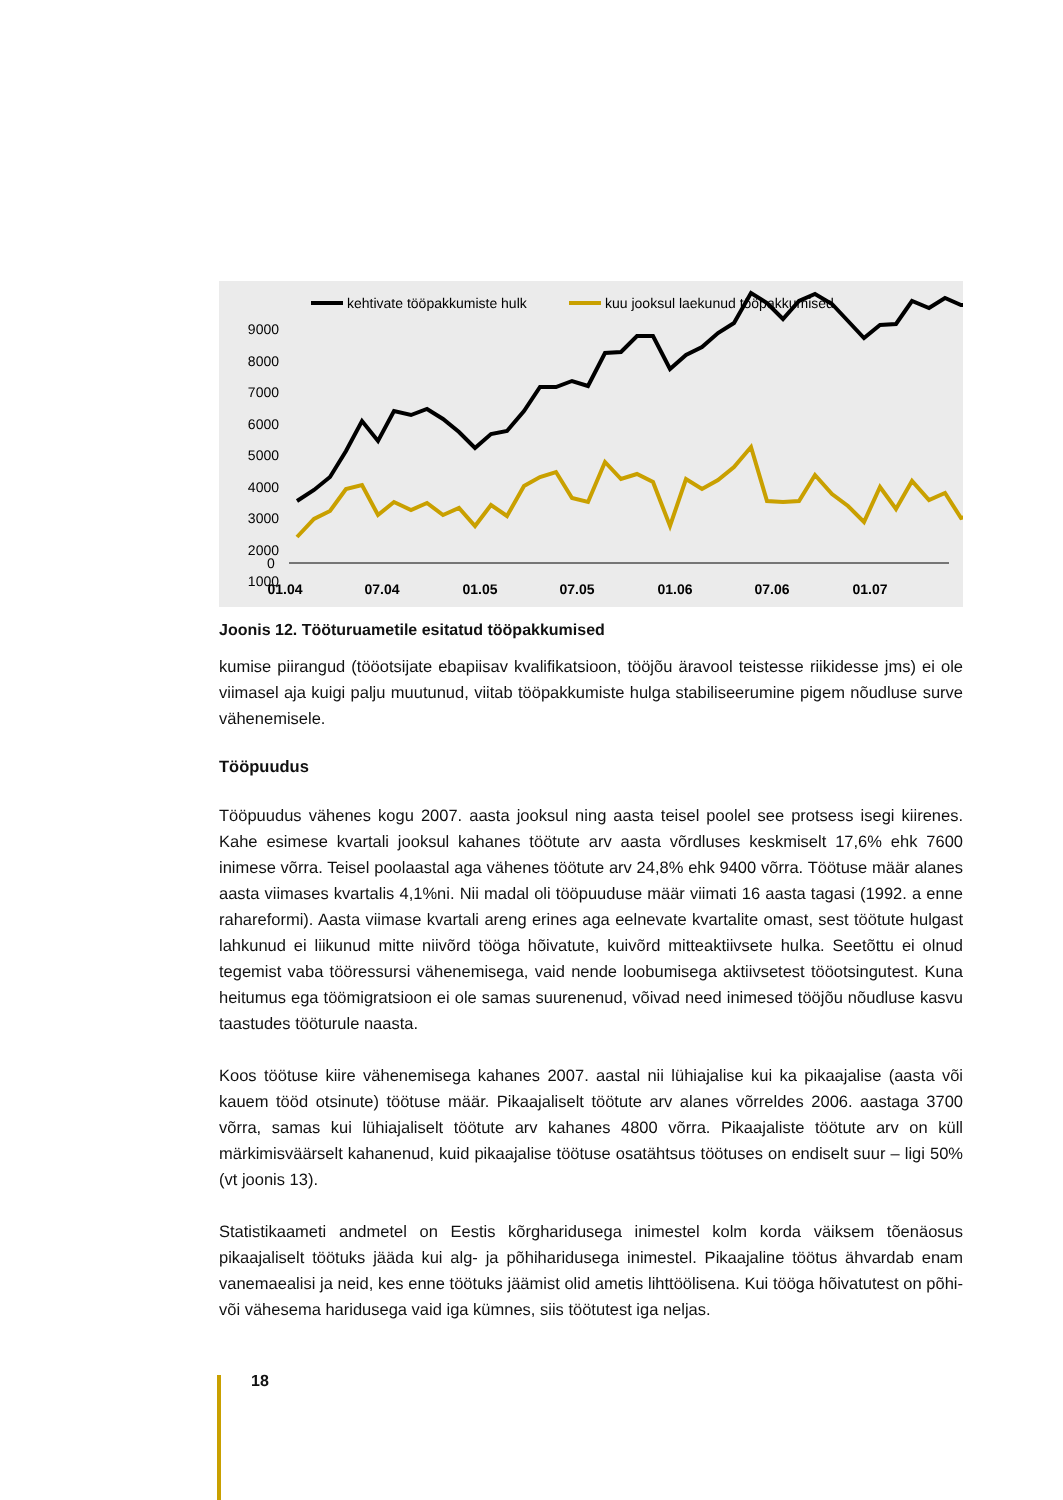kehtivate tööpakkumiste hulk
kuu jooksul laekunud tööpakkumised
9000
8000
7000
6000
5000
4000
3000
2000
1000
0
0
01.04
07.04
01.05
07.05
01.06
07.06
01.07
Joonis 12. Tööturuametile esitatud tööpakkumised
kumise piirangud (tööotsijate ebapiisav kvalifikatsioon, tööjõu äravool teistesse riikidesse jms) ei ole viimasel aja kuigi palju muutunud, viitab tööpakkumiste hulga stabiliseerumine pigem nõudluse surve vähenemisele.
Tööpuudus
Tööpuudus vähenes kogu 2007. aasta jooksul ning aasta teisel poolel see protsess isegi kiirenes. Kahe esimese kvartali jooksul kahanes töötute arv aasta võrdluses keskmiselt 17,6% ehk 7600 inimese võrra. Teisel poolaastal aga vähenes töötute arv 24,8% ehk 9400 võrra. Töötuse määr alanes aasta viimases kvartalis 4,1%ni. Nii madal oli tööpuuduse määr viimati 16 aasta tagasi (1992. a enne rahareformi). Aasta viimase kvartali areng erines aga eelnevate kvartalite omast, sest töötute hulgast lahkunud ei liikunud mitte niivõrd tööga hõivatute, kuivõrd mitteaktiivsete hulka. Seetõttu ei olnud tegemist vaba tööressursi vähenemisega, vaid nende loobumisega aktiivsetest tööotsingutest. Kuna heitumus ega töömigratsioon ei ole samas suurenenud, võivad need inimesed tööjõu nõudluse kasvu taastudes tööturule naasta.
Koos töötuse kiire vähenemisega kahanes 2007. aastal nii lühiajalise kui ka pikaajalise (aasta või kauem tööd otsinute) töötuse määr. Pikaajaliselt töötute arv alanes võrreldes 2006. aastaga 3700 võrra, samas kui lühiajaliselt töötute arv kahanes 4800 võrra. Pikaajaliste töötute arv on küll märkimisväärselt kahanenud, kuid pikaajalise töötuse osatähtsus töötuses on endiselt suur – ligi 50% (vt joonis 13).
Statistikaameti andmetel on Eestis kõrgharidusega inimestel kolm korda väiksem tõenäosus pikaajaliselt töötuks jääda kui alg- ja põhiharidusega inimestel. Pikaajaline töötus ähvardab enam vanemaealisi ja neid, kes enne töötuks jäämist olid ametis lihttöölisena. Kui tööga hõivatutest on põhi- või vähesema haridusega vaid iga kümnes, siis töötutest iga neljas.
18